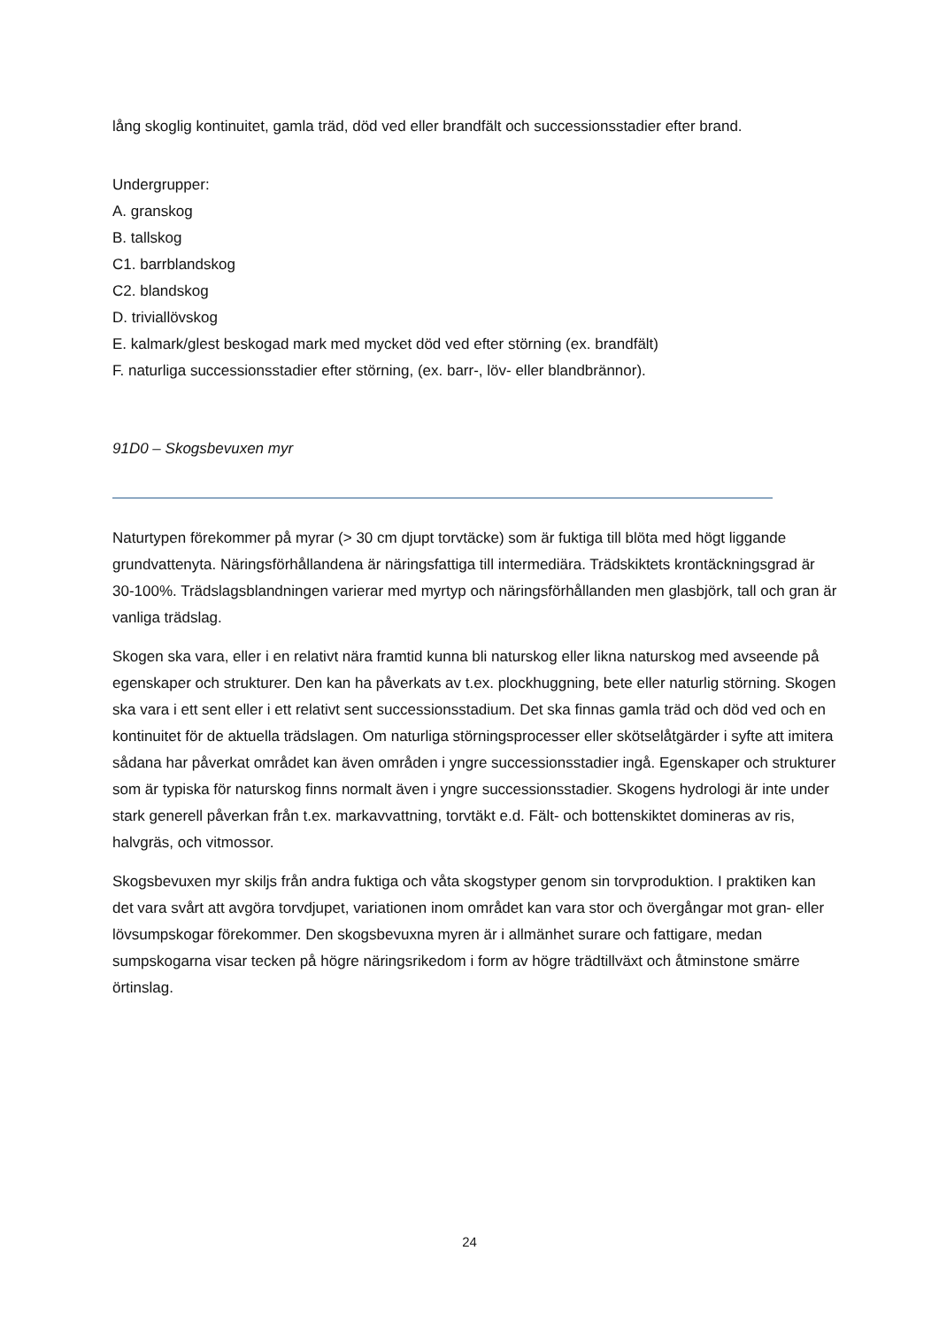lång skoglig kontinuitet, gamla träd, död ved eller brandfält och successionsstadier efter brand.
Undergrupper:
A. granskog
B. tallskog
C1. barrblandskog
C2. blandskog
D. triviallövskog
E. kalmark/glest beskogad mark med mycket död ved efter störning (ex. brandfält)
F. naturliga successionsstadier efter störning, (ex. barr-, löv- eller blandbrännor).
91D0 – Skogsbevuxen myr
Naturtypen förekommer på myrar (> 30 cm djupt torvtäcke) som är fuktiga till blöta med högt liggande grundvattenyta. Näringsförhållandena är näringsfattiga till intermediära. Trädskiktets krontäckningsgrad är 30-100%. Trädslagsblandningen varierar med myrtyp och näringsförhållanden men glasbjörk, tall och gran är vanliga trädslag.
Skogen ska vara, eller i en relativt nära framtid kunna bli naturskog eller likna naturskog med avseende på egenskaper och strukturer. Den kan ha påverkats av t.ex. plockhuggning, bete eller naturlig störning. Skogen ska vara i ett sent eller i ett relativt sent successionsstadium. Det ska finnas gamla träd och död ved och en kontinuitet för de aktuella trädslagen. Om naturliga störningsprocesser eller skötselåtgärder i syfte att imitera sådana har påverkat området kan även områden i yngre successionsstadier ingå. Egenskaper och strukturer som är typiska för naturskog finns normalt även i yngre successionsstadier. Skogens hydrologi är inte under stark generell påverkan från t.ex. markavvattning, torvtäkt e.d. Fält- och bottenskiktet domineras av ris, halvgräs, och vitmossor.
Skogsbevuxen myr skiljs från andra fuktiga och våta skogstyper genom sin torvproduktion. I praktiken kan det vara svårt att avgöra torvdjupet, variationen inom området kan vara stor och övergångar mot gran- eller lövsumpskogar förekommer. Den skogsbevuxna myren är i allmänhet surare och fattigare, medan sumpskogarna visar tecken på högre näringsrikedom i form av högre trädtillväxt och åtminstone smärre örtinslag.
24